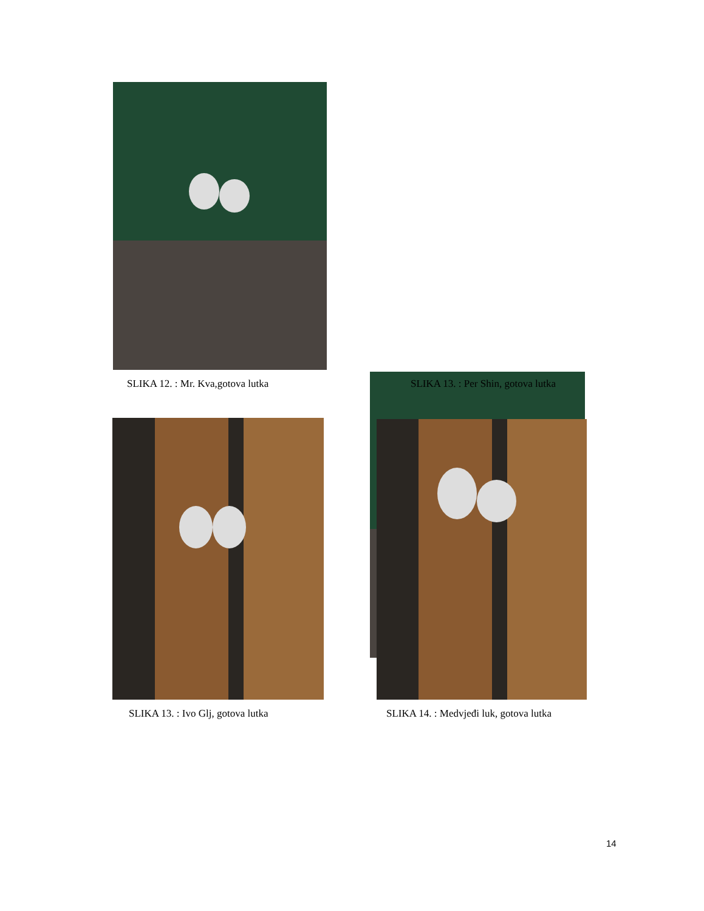SLIKA 12. : Mr. Kva,gotova lutka
SLIKA 13. : Per Shin, gotova lutka
SLIKA 13. : Ivo Glj, gotova lutka
SLIKA 14. : Medvjeđi luk, gotova lutka
14